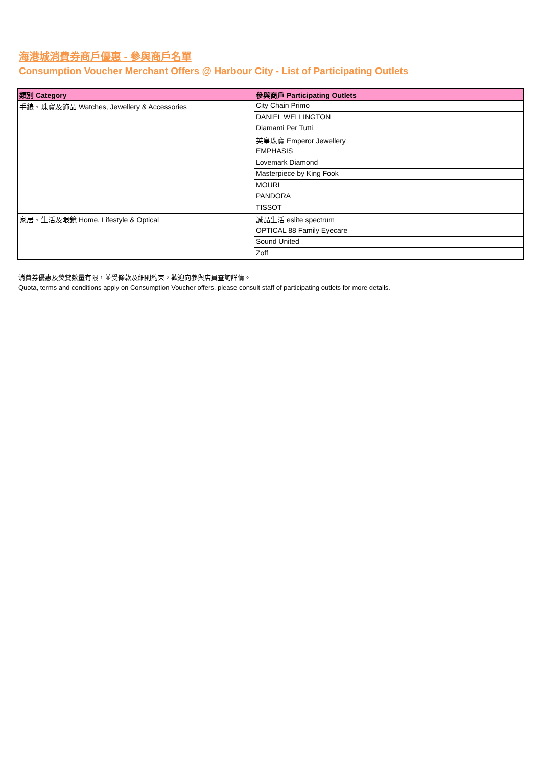海港城消費券商戶優惠 - 參與商戶名單
Consumption Voucher Merchant Offers @ Harbour City - List of Participating Outlets
| 類別 Category | 參與商戶 Participating Outlets |
| --- | --- |
| 手錶、珠寶及飾品 Watches, Jewellery & Accessories | City Chain Primo |
| | DANIEL WELLINGTON |
| | Diamanti Per Tutti |
| | 英皇珠寶 Emperor Jewellery |
| | EMPHASIS |
| | Lovemark Diamond |
| | Masterpiece by King Fook |
| | MOURI |
| | PANDORA |
| | TISSOT |
| 家居、生活及眼鏡 Home, Lifestyle & Optical | 誠品生活 eslite spectrum |
| | OPTICAL 88 Family Eyecare |
| | Sound United |
| | Zoff |
消費券優惠及獎賞數量有限，並受條款及細則約束，歡迎向參與店員查詢詳情。
Quota, terms and conditions apply on Consumption Voucher offers, please consult staff of participating outlets for more details.